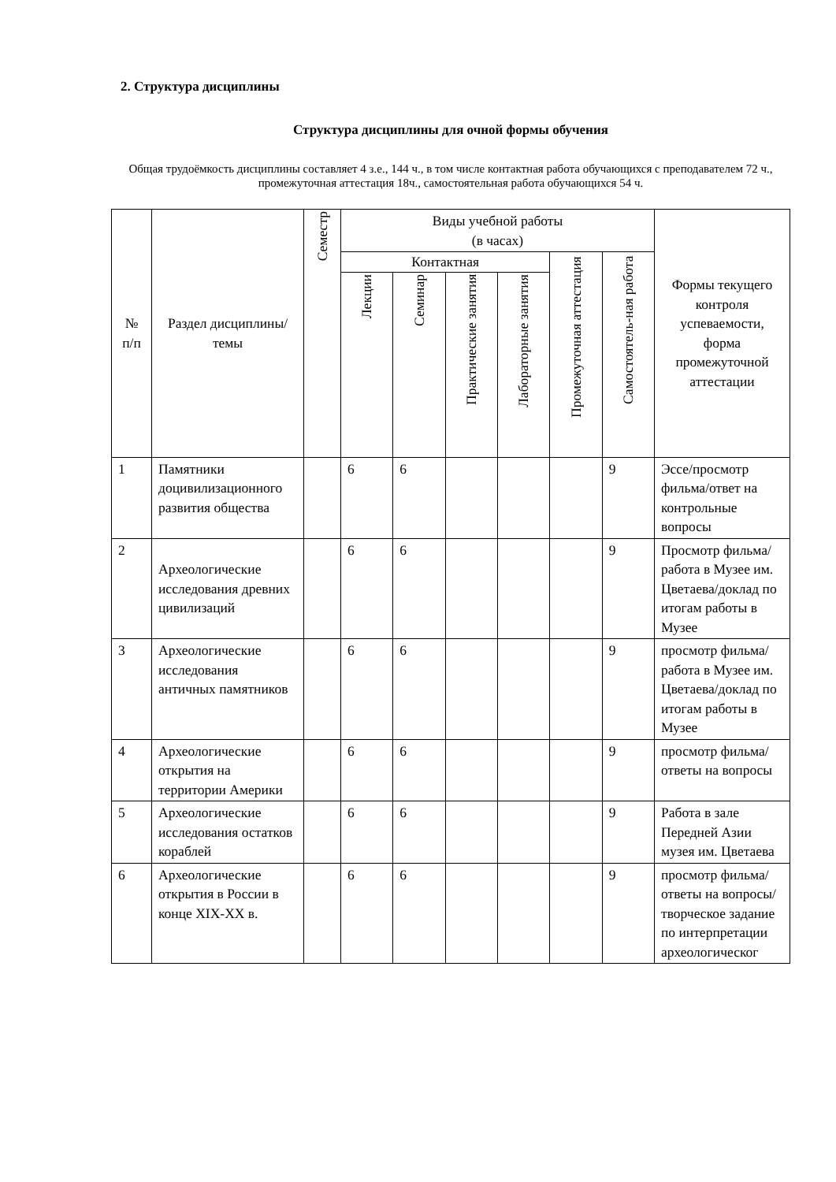2. Структура дисциплины
Структура дисциплины для очной формы обучения
Общая трудоёмкость дисциплины составляет 4 з.е., 144 ч., в том числе контактная работа обучающихся с преподавателем 72 ч., промежуточная аттестация 18ч., самостоятельная работа обучающихся 54 ч.
| № п/п | Раздел дисциплины/темы | Семестр | Виды учебной работы (в часах) | | | | | | Формы текущего контроля успеваемости, форма промежуточной аттестации |
| --- | --- | --- | --- | --- | --- | --- | --- | --- | --- |
| | | | Контактная | | | | Промежуточная аттестация | Самостоятель-ная работа | |
| | | | Лекции | Семинар | Практические занятия | Лабораторные занятия | | | |
| 1 | Памятники доцивилизационного развития общества | | 6 | 6 | | | | 9 | Эссе/просмотр фильма/ответ на контрольные вопросы |
| 2 | Археологические исследования древних цивилизаций | | 6 | 6 | | | | 9 | Просмотр фильма/работа в Музее им. Цветаева/доклад по итогам работы в Музее |
| 3 | Археологические исследования античных памятников | | 6 | 6 | | | | 9 | просмотр фильма/работа в Музее им. Цветаева/доклад по итогам работы в Музее |
| 4 | Археологические открытия на территории Америки | | 6 | 6 | | | | 9 | просмотр фильма/ответы на вопросы |
| 5 | Археологические исследования остатков кораблей | | 6 | 6 | | | | 9 | Работа в зале Передней Азии музея им. Цветаева |
| 6 | Археологические открытия в России в конце XIX-XX в. | | 6 | 6 | | | | 9 | просмотр фильма/ответы на вопросы/творческое задание по интерпретации археологическог |